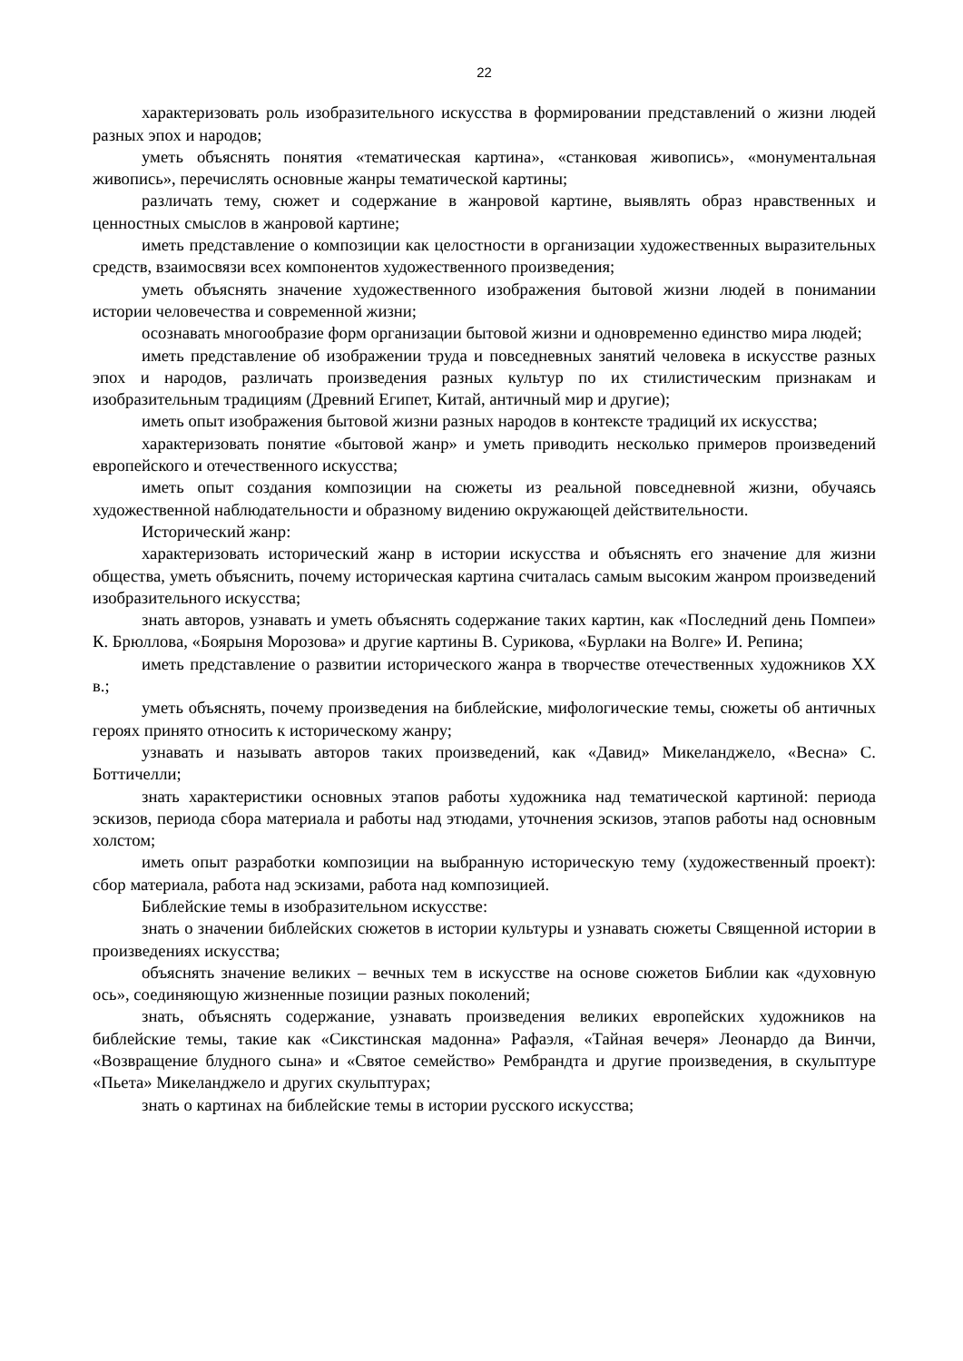22
характеризовать роль изобразительного искусства в формировании представлений о жизни людей разных эпох и народов;
уметь объяснять понятия «тематическая картина», «станковая живопись», «монументальная живопись», перечислять основные жанры тематической картины;
различать тему, сюжет и содержание в жанровой картине, выявлять образ нравственных и ценностных смыслов в жанровой картине;
иметь представление о композиции как целостности в организации художественных выразительных средств, взаимосвязи всех компонентов художественного произведения;
уметь объяснять значение художественного изображения бытовой жизни людей в понимании истории человечества и современной жизни;
осознавать многообразие форм организации бытовой жизни и одновременно единство мира людей;
иметь представление об изображении труда и повседневных занятий человека в искусстве разных эпох и народов, различать произведения разных культур по их стилистическим признакам и изобразительным традициям (Древний Египет, Китай, античный мир и другие);
иметь опыт изображения бытовой жизни разных народов в контексте традиций их искусства;
характеризовать понятие «бытовой жанр» и уметь приводить несколько примеров произведений европейского и отечественного искусства;
иметь опыт создания композиции на сюжеты из реальной повседневной жизни, обучаясь художественной наблюдательности и образному видению окружающей действительности.
Исторический жанр:
характеризовать исторический жанр в истории искусства и объяснять его значение для жизни общества, уметь объяснить, почему историческая картина считалась самым высоким жанром произведений изобразительного искусства;
знать авторов, узнавать и уметь объяснять содержание таких картин, как «Последний день Помпеи» К. Брюллова, «Боярыня Морозова» и другие картины В. Сурикова, «Бурлаки на Волге» И. Репина;
иметь представление о развитии исторического жанра в творчестве отечественных художников XX в.;
уметь объяснять, почему произведения на библейские, мифологические темы, сюжеты об античных героях принято относить к историческому жанру;
узнавать и называть авторов таких произведений, как «Давид» Микеланджело, «Весна» С. Боттичелли;
знать характеристики основных этапов работы художника над тематической картиной: периода эскизов, периода сбора материала и работы над этюдами, уточнения эскизов, этапов работы над основным холстом;
иметь опыт разработки композиции на выбранную историческую тему (художественный проект): сбор материала, работа над эскизами, работа над композицией.
Библейские темы в изобразительном искусстве:
знать о значении библейских сюжетов в истории культуры и узнавать сюжеты Священной истории в произведениях искусства;
объяснять значение великих – вечных тем в искусстве на основе сюжетов Библии как «духовную ось», соединяющую жизненные позиции разных поколений;
знать, объяснять содержание, узнавать произведения великих европейских художников на библейские темы, такие как «Сикстинская мадонна» Рафаэля, «Тайная вечеря» Леонардо да Винчи, «Возвращение блудного сына» и «Святое семейство» Рембрандта и другие произведения, в скульптуре «Пьета» Микеланджело и других скульптурах;
знать о картинах на библейские темы в истории русского искусства;